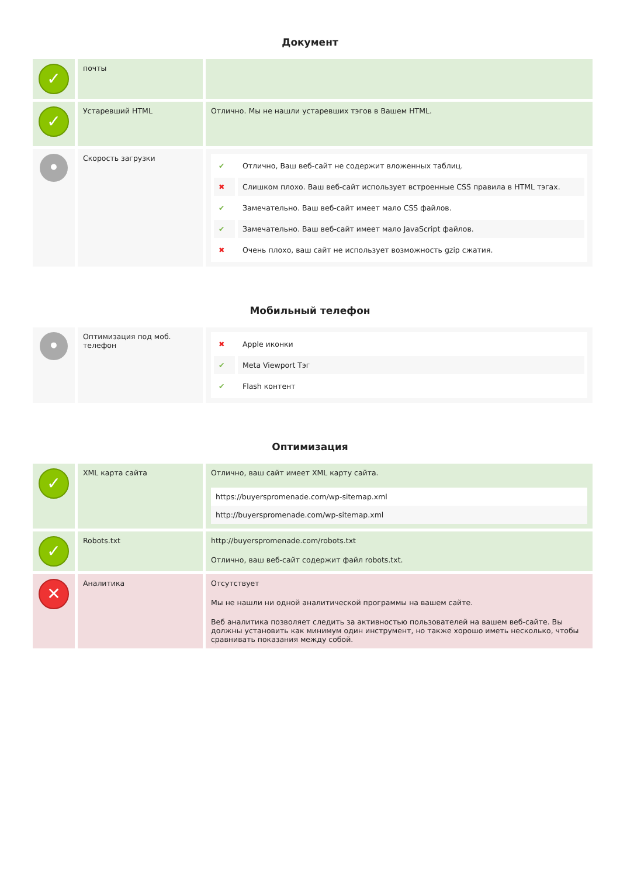Документ
| ✓ | почты | |
| ✓ | Устаревший HTML | Отлично. Мы не нашли устаревших тэгов в Вашем HTML. |
| • | Скорость загрузки | / ✔ / Отлично, Ваш веб-сайт не содержит вложенных таблиц. / / ✖ / Слишком плохо. Ваш веб-сайт использует встроенные CSS правила в HTML тэгах. / / ✔ / Замечательно. Ваш веб-сайт имеет мало CSS файлов. / / ✔ / Замечательно. Ваш веб-сайт имеет мало JavaScript файлов. / / ✖ / Очень плохо, ваш сайт не использует возможность gzip сжатия. / |
Мобильный телефон
| • | Оптимизация под моб. телефон | / ✖ / Apple иконки / / ✔ / Meta Viewport Тэг / / ✔ / Flash контент / |
Оптимизация
| ✓ | XML карта сайта | Отлично, ваш сайт имеет XML карту сайта. / https://buyerspromenade.com/wp-sitemap.xml / / http://buyerspromenade.com/wp-sitemap.xml / |
| ✓ | Robots.txt | http://buyerspromenade.com/robots.txt Отлично, ваш веб-сайт содержит файл robots.txt. |
| ✕ | Аналитика | Отсутствует Мы не нашли ни одной аналитической программы на вашем сайте. Веб аналитика позволяет следить за активностью пользователей на вашем веб-сайте. Вы должны установить как минимум один инструмент, но также хорошо иметь несколько, чтобы сравнивать показания между собой. |